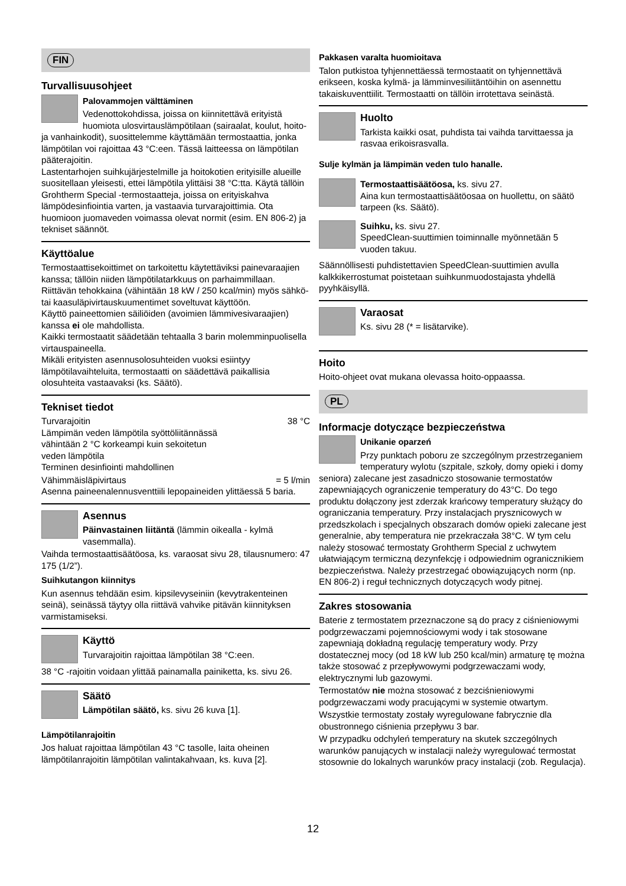FIN
Turvallisuusohjeet
Palovammojen välttäminen
Vedenottokohdissa, joissa on kiinnitettävä erityistä huomiota ulosvirtauslämpötilaan (sairaalat, koulut, hoito- ja vanhainkodit), suosittelemme käyttämään termostaattia, jonka lämpötilan voi rajoittaa 43 °C:een. Tässä laitteessa on lämpötilan pääterajoitin.
Lastentarhojen suihkujärjestelmille ja hoitokotien erityisille alueille suositellaan yleisesti, ettei lämpötila ylittäisi 38 °C:tta. Käytä tällöin Grohtherm Special -termostaatteja, joissa on erityiskahva lämpödesinfiointia varten, ja vastaavia turvarajoittimia. Ota huomioon juomaveden voimassa olevat normit (esim. EN 806-2) ja tekniset säännöt.
Käyttöalue
Termostaattisekoittimet on tarkoitettu käytettäviksi painevaraajien kanssa; tällöin niiden lämpötilatarkkuus on parhaimmillaan. Riittävän tehokkaina (vähintään 18 kW / 250 kcal/min) myös sähkö- tai kaasuläpivirtauskuumentimet soveltuvat käyttöön.
Käyttö paineettomien säiliöiden (avoimien lämmivesivaraajien) kanssa ei ole mahdollista.
Kaikki termostaatit säädetään tehtaalla 3 barin molemminpuolisella virtauspaineella.
Mikäli erityisten asennusolosuhteiden vuoksi esiintyy lämpötilavaihteluita, termostaatti on säädettävä paikallisia olosuhteita vastaavaksi (ks. Säätö).
Tekniset tiedot
Turvarajoitin 38 °C
Lämpimän veden lämpötila syöttöliitännässä
vähintään 2 °C korkeampi kuin sekoitetun
veden lämpötila
Terminen desinfiointi mahdollinen
Vähimmäisläpivirtaus = 5 l/min
Asenna paineenalennusventtiili lepopaineiden ylittäessä 5 baria.
Asennus
Päinvastainen liitäntä (lämmin oikealla - kylmä vasemmalla).
Vaihda termostaattisäätöosa, ks. varaosat sivu 28, tilausnumero: 47 175 (1/2”).
Suihkutangon kiinnitys
Kun asennus tehdään esim. kipsilevyseiniin (kevytrakenteinen seinä), seinässä täytyy olla riittävä vahvike pitävän kiinnityksen varmistamiseksi.
Käyttö
Turvarajoitin rajoittaa lämpötilan 38 °C:een.
38 °C -rajoitin voidaan ylittää painamalla painiketta, ks. sivu 26.
Säätö
Lämpötilan säätö, ks. sivu 26 kuva [1].
Lämpötilanrajoitin
Jos haluat rajoittaa lämpötilan 43 °C tasolle, laita oheinen lämpötilanrajoitin lämpötilan valintakahvaan, ks. kuva [2].
Pakkasen varalta huomioitava
Talon putkistoa tyhjennettäessä termostaatit on tyhjennettävä erikseen, koska kylmä- ja lämminvesiliitäntöihin on asennettu takaiskuventtiilit. Termostaatti on tällöin irrotettava seinästä.
Huolto
Tarkista kaikki osat, puhdista tai vaihda tarvittaessa ja rasvaa erikoisrasvalla.
Sulje kylmän ja lämpimän veden tulo hanalle.
Termostaattisäätöosa, ks. sivu 27.
Aina kun termostaattisäätöosaa on huollettu, on säätö tarpeen (ks. Säätö).
Suihku, ks. sivu 27.
SpeedClean-suuttimien toiminnalle myönnetään 5 vuoden takuu.
Säännöllisesti puhdistettavien SpeedClean-suuttimien avulla kalkkikerrostumat poistetaan suihkunmuodostajasta yhdellä pyyhkäisyllä.
Varaosat
Ks. sivu 28 (* = lisätarvike).
Hoito
Hoito-ohjeet ovat mukana olevassa hoito-oppaassa.
PL
Informacje dotyczące bezpieczeństwa
Unikanie oparzeń
Przy punktach poboru ze szczególnym przestrzeganiem temperatury wylotu (szpitale, szkoły, domy opieki i domy seniora) zalecane jest zasadniczo stosowanie termostatów zapewniających ograniczenie temperatury do 43°C. Do tego produktu dołączony jest zderzak krańcowy temperatury służący do ograniczania temperatury. Przy instalacjach prysznicowych w przedszkolach i specjalnych obszarach domów opieki zalecane jest generalnie, aby temperatura nie przekraczała 38°C. W tym celu należy stosować termostaty Grohtherm Special z uchwytem ułatwiającym termiczną dezynfekcję i odpowiednim ogranicznikiem bezpieczeństwa. Należy przestrzegać obowiązujących norm (np. EN 806-2) i reguł technicznych dotyczących wody pitnej.
Zakres stosowania
Baterie z termostatem przeznaczone są do pracy z ciśnieniowymi podgrzewaczami pojemnościowymi wody i tak stosowane zapewniają dokładną regulację temperatury wody. Przy dostatecznej mocy (od 18 kW lub 250 kcal/min) armaturę tę można także stosować z przepływowymi podgrzewaczami wody, elektrycznymi lub gazowymi.
Termostatów nie można stosować z bezciśnieniowymi podgrzewaczami wody pracującymi w systemie otwartym.
Wszystkie termostaty zostały wyregulowane fabrycznie dla obustronnego ciśnienia przepływu 3 bar.
W przypadku odchyleń temperatury na skutek szczególnych warunków panujących w instalacji należy wyregulować termostat stosownie do lokalnych warunków pracy instalacji (zob. Regulacja).
12